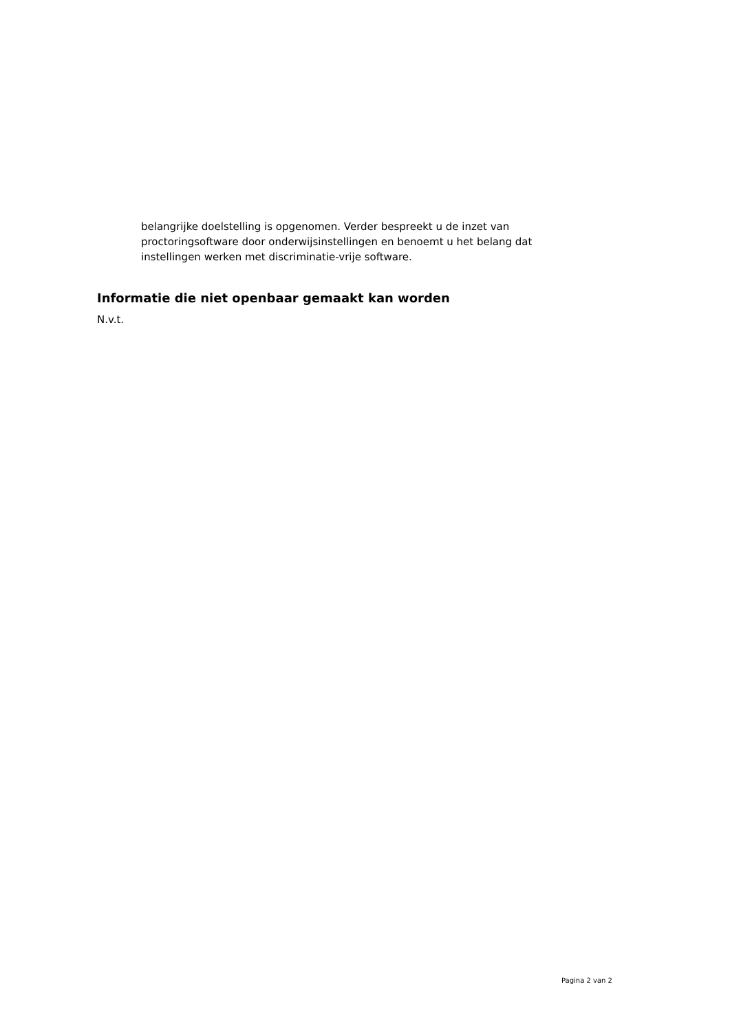belangrijke doelstelling is opgenomen. Verder bespreekt u de inzet van proctoringsoftware door onderwijsinstellingen en benoemt u het belang dat instellingen werken met discriminatie-vrije software.
Informatie die niet openbaar gemaakt kan worden
N.v.t.
Pagina 2 van 2